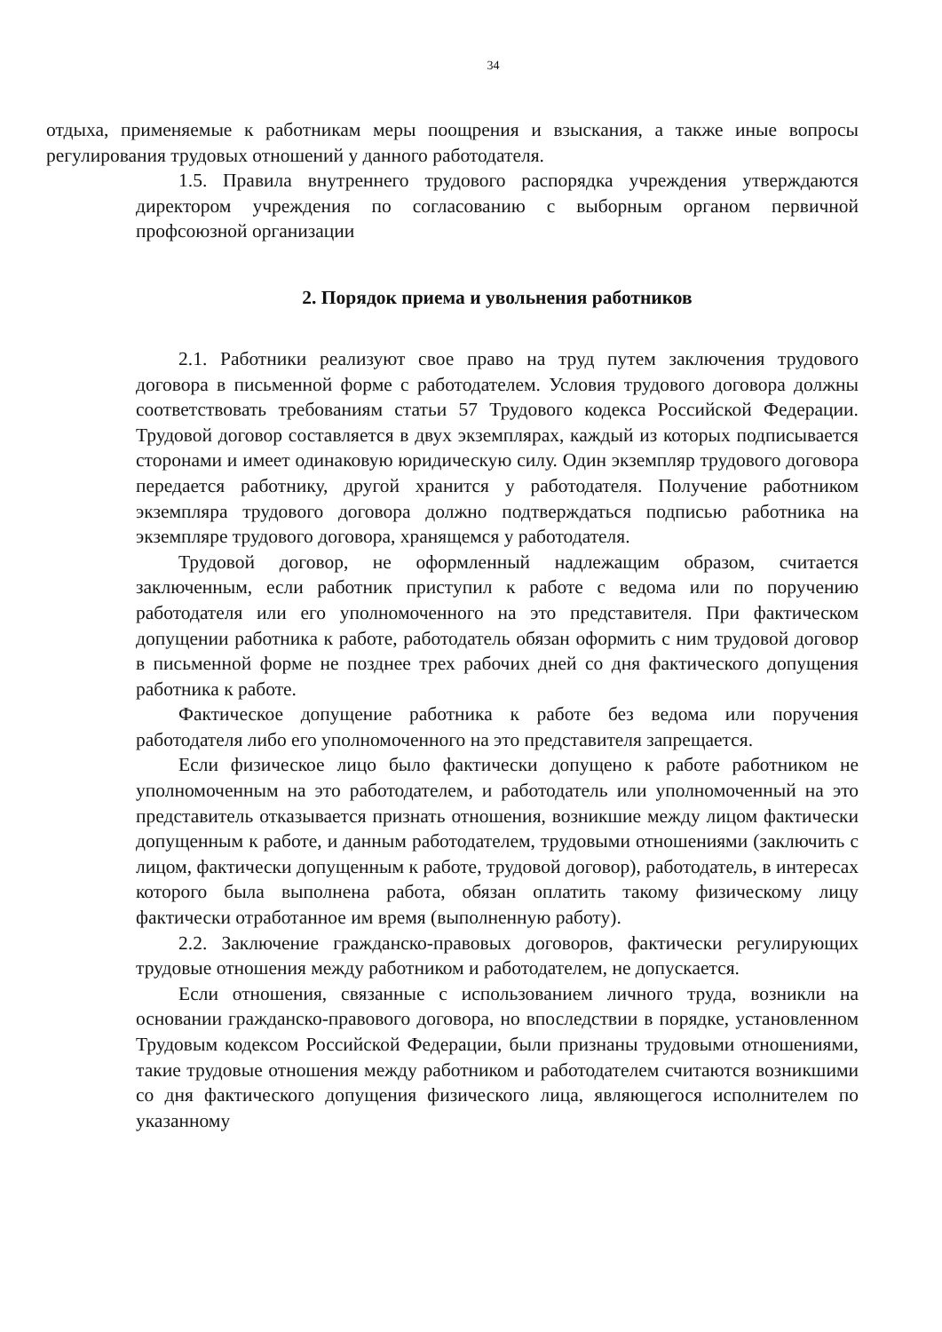34
отдыха, применяемые к работникам меры поощрения и взыскания, а также иные вопросы регулирования трудовых отношений у данного работодателя.
1.5. Правила внутреннего трудового распорядка учреждения утверждаются директором учреждения по согласованию с выборным органом первичной профсоюзной организации
2. Порядок приема и увольнения работников
2.1. Работники реализуют свое право на труд путем заключения трудового договора в письменной форме с работодателем. Условия трудового договора должны соответствовать требованиям статьи 57 Трудового кодекса Российской Федерации. Трудовой договор составляется в двух экземплярах, каждый из которых подписывается сторонами и имеет одинаковую юридическую силу. Один экземпляр трудового договора передается работнику, другой хранится у работодателя. Получение работником экземпляра трудового договора должно подтверждаться подписью работника на экземпляре трудового договора, хранящемся у работодателя.
Трудовой договор, не оформленный надлежащим образом, считается заключенным, если работник приступил к работе с ведома или по поручению работодателя или его уполномоченного на это представителя. При фактическом допущении работника к работе, работодатель обязан оформить с ним трудовой договор в письменной форме не позднее трех рабочих дней со дня фактического допущения работника к работе.
Фактическое допущение работника к работе без ведома или поручения работодателя либо его уполномоченного на это представителя запрещается.
Если физическое лицо было фактически допущено к работе работником не уполномоченным на это работодателем, и работодатель или уполномоченный на это представитель отказывается признать отношения, возникшие между лицом фактически допущенным к работе, и данным работодателем, трудовыми отношениями (заключить с лицом, фактически допущенным к работе, трудовой договор), работодатель, в интересах которого была выполнена работа, обязан оплатить такому физическому лицу фактически отработанное им время (выполненную работу).
2.2. Заключение гражданско-правовых договоров, фактически регулирующих трудовые отношения между работником и работодателем, не допускается.
Если отношения, связанные с использованием личного труда, возникли на основании гражданско-правового договора, но впоследствии в порядке, установленном Трудовым кодексом Российской Федерации, были признаны трудовыми отношениями, такие трудовые отношения между работником и работодателем считаются возникшими со дня фактического допущения физического лица, являющегося исполнителем по указанному